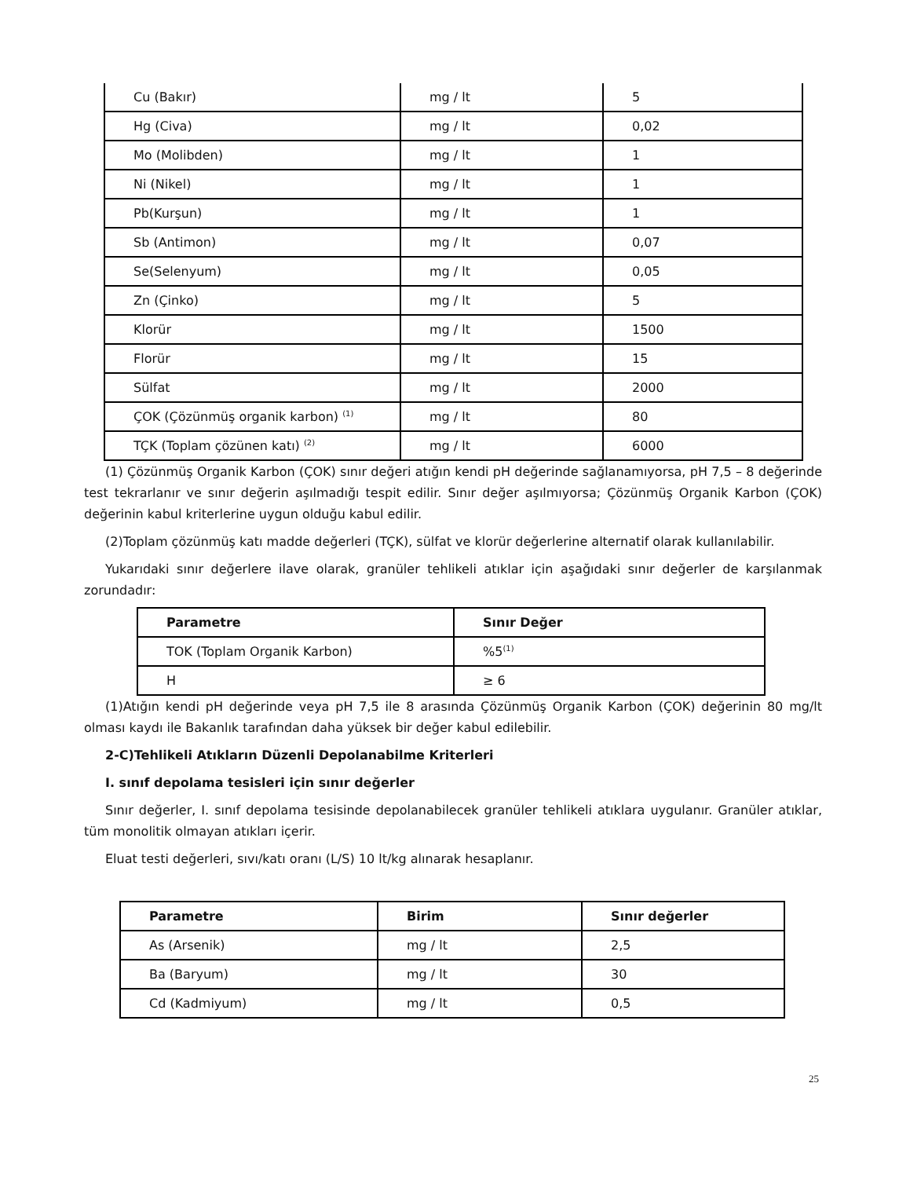| Cu (Bakır) | mg / lt | 5 |
| Hg (Civa) | mg / lt | 0,02 |
| Mo (Molibden) | mg / lt | 1 |
| Ni (Nikel) | mg / lt | 1 |
| Pb(Kurşun) | mg / lt | 1 |
| Sb (Antimon) | mg / lt | 0,07 |
| Se(Selenyum) | mg / lt | 0,05 |
| Zn (Çinko) | mg / lt | 5 |
| Klorür | mg / lt | 1500 |
| Florür | mg / lt | 15 |
| Sülfat | mg / lt | 2000 |
| ÇOK (Çözünmüş organik karbon) <sup>(1)</sup> | mg / lt | 80 |
| TÇK (Toplam çözünen katı) <sup>(2)</sup> | mg / lt | 6000 |
(1) Çözünmüş Organik Karbon (ÇOK) sınır değeri atığın kendi pH değerinde sağlanamıyorsa, pH 7,5 – 8 değerinde test tekrarlanır ve sınır değerin aşılmadığı tespit edilir. Sınır değer aşılmıyorsa; Çözünmüş Organik Karbon (ÇOK) değerinin kabul kriterlerine uygun olduğu kabul edilir.
(2)Toplam çözünmüş katı madde değerleri (TÇK), sülfat ve klorür değerlerine alternatif olarak kullanılabilir.
Yukarıdaki sınır değerlere ilave olarak, granüler tehlikeli atıklar için aşağıdaki sınır değerler de karşılanmak zorundadır:
| Parametre | Sınır Değer |
| --- | --- |
| TOK (Toplam Organik Karbon) | %5<sup>(1)</sup> |
| H | ≥ 6 |
(1)Atığın kendi pH değerinde veya pH 7,5 ile 8 arasında Çözünmüş Organik Karbon (ÇOK) değerinin 80 mg/lt olması kaydı ile Bakanlık tarafından daha yüksek bir değer kabul edilebilir.
2-C)Tehlikeli Atıkların Düzenli Depolanabilme Kriterleri
I. sınıf depolama tesisleri için sınır değerler
Sınır değerler, I. sınıf depolama tesisinde depolanabilecek granüler tehlikeli atıklara uygulanır. Granüler atıklar, tüm monolitik olmayan atıkları içerir.
Eluat testi değerleri, sıvı/katı oranı (L/S) 10 lt/kg alınarak hesaplanır.
| Parametre | Birim | Sınır değerler |
| --- | --- | --- |
| As (Arsenik) | mg / lt | 2,5 |
| Ba (Baryum) | mg / lt | 30 |
| Cd (Kadmiyum) | mg / lt | 0,5 |
25